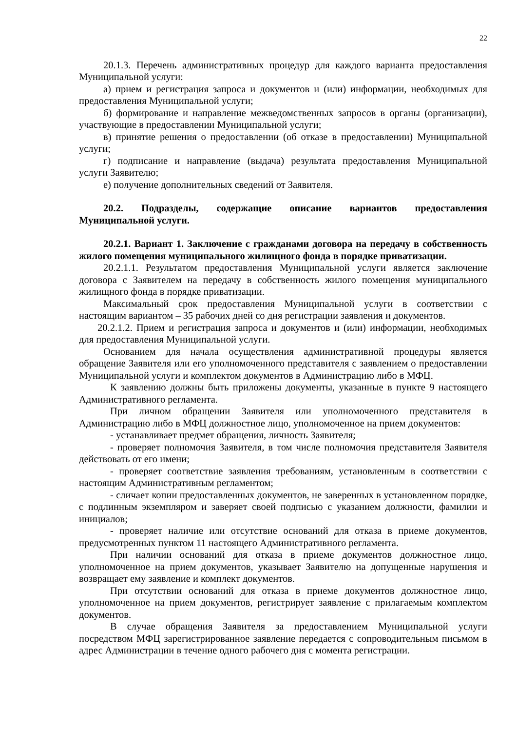22
20.1.3. Перечень административных процедур для каждого варианта предоставления Муниципальной услуги:
а) прием и регистрация запроса и документов и (или) информации, необходимых для предоставления Муниципальной услуги;
б) формирование и направление межведомственных запросов в органы (организации), участвующие в предоставлении Муниципальной услуги;
в) принятие решения о предоставлении (об отказе в предоставлении) Муниципальной услуги;
г) подписание и направление (выдача) результата предоставления Муниципальной услуги Заявителю;
е) получение дополнительных сведений от Заявителя.
20.2. Подразделы, содержащие описание вариантов предоставления Муниципальной услуги.
20.2.1. Вариант 1. Заключение с гражданами договора на передачу в собственность жилого помещения муниципального жилищного фонда в порядке приватизации.
20.2.1.1. Результатом предоставления Муниципальной услуги является заключение договора с Заявителем на передачу в собственность жилого помещения муниципального жилищного фонда в порядке приватизации.
Максимальный срок предоставления Муниципальной услуги в соответствии с настоящим вариантом – 35 рабочих дней со дня регистрации заявления и документов.
20.2.1.2. Прием и регистрация запроса и документов и (или) информации, необходимых для предоставления Муниципальной услуги.
Основанием для начала осуществления административной процедуры является обращение Заявителя или его уполномоченного представителя с заявлением о предоставлении Муниципальной услуги и комплектом документов в Администрацию либо в МФЦ.
К заявлению должны быть приложены документы, указанные в пункте 9 настоящего Административного регламента.
При личном обращении Заявителя или уполномоченного представителя в Администрацию либо в МФЦ должностное лицо, уполномоченное на прием документов:
- устанавливает предмет обращения, личность Заявителя;
- проверяет полномочия Заявителя, в том числе полномочия представителя Заявителя действовать от его имени;
- проверяет соответствие заявления требованиям, установленным в соответствии с настоящим Административным регламентом;
- сличает копии предоставленных документов, не заверенных в установленном порядке, с подлинным экземпляром и заверяет своей подписью с указанием должности, фамилии и инициалов;
- проверяет наличие или отсутствие оснований для отказа в приеме документов, предусмотренных пунктом 11 настоящего Административного регламента.
При наличии оснований для отказа в приеме документов должностное лицо, уполномоченное на прием документов, указывает Заявителю на допущенные нарушения и возвращает ему заявление и комплект документов.
При отсутствии оснований для отказа в приеме документов должностное лицо, уполномоченное на прием документов, регистрирует заявление с прилагаемым комплектом документов.
В случае обращения Заявителя за предоставлением Муниципальной услуги посредством МФЦ зарегистрированное заявление передается с сопроводительным письмом в адрес Администрации в течение одного рабочего дня с момента регистрации.